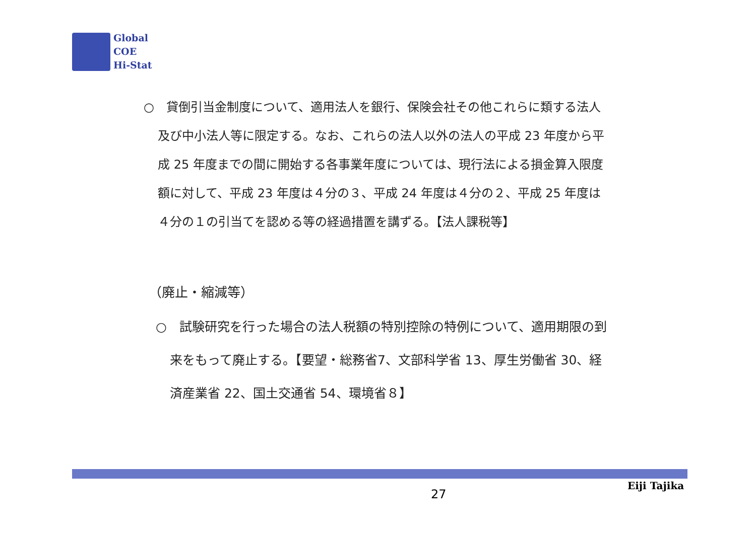Global
COE
Hi-Stat
○　貸倒引当金制度について、適用法人を銀行、保険会社その他これらに類する法人及び中小法人等に限定する。なお、これらの法人以外の法人の平成 23 年度から平成 25 年度までの間に開始する各事業年度については、現行法による損金算入限度額に対して、平成 23 年度は４分の３、平成 24 年度は４分の２、平成 25 年度は４分の１の引当てを認める等の経過措置を講ずる。【法人課税等】
（廃止・縮減等）
○　試験研究を行った場合の法人税額の特別控除の特例について、適用期限の到来をもって廃止する。【要望・総務省7、文部科学省 13、厚生労働省 30、経済産業省 22、国土交通省 54、環境省８】
27
Eiji Tajika